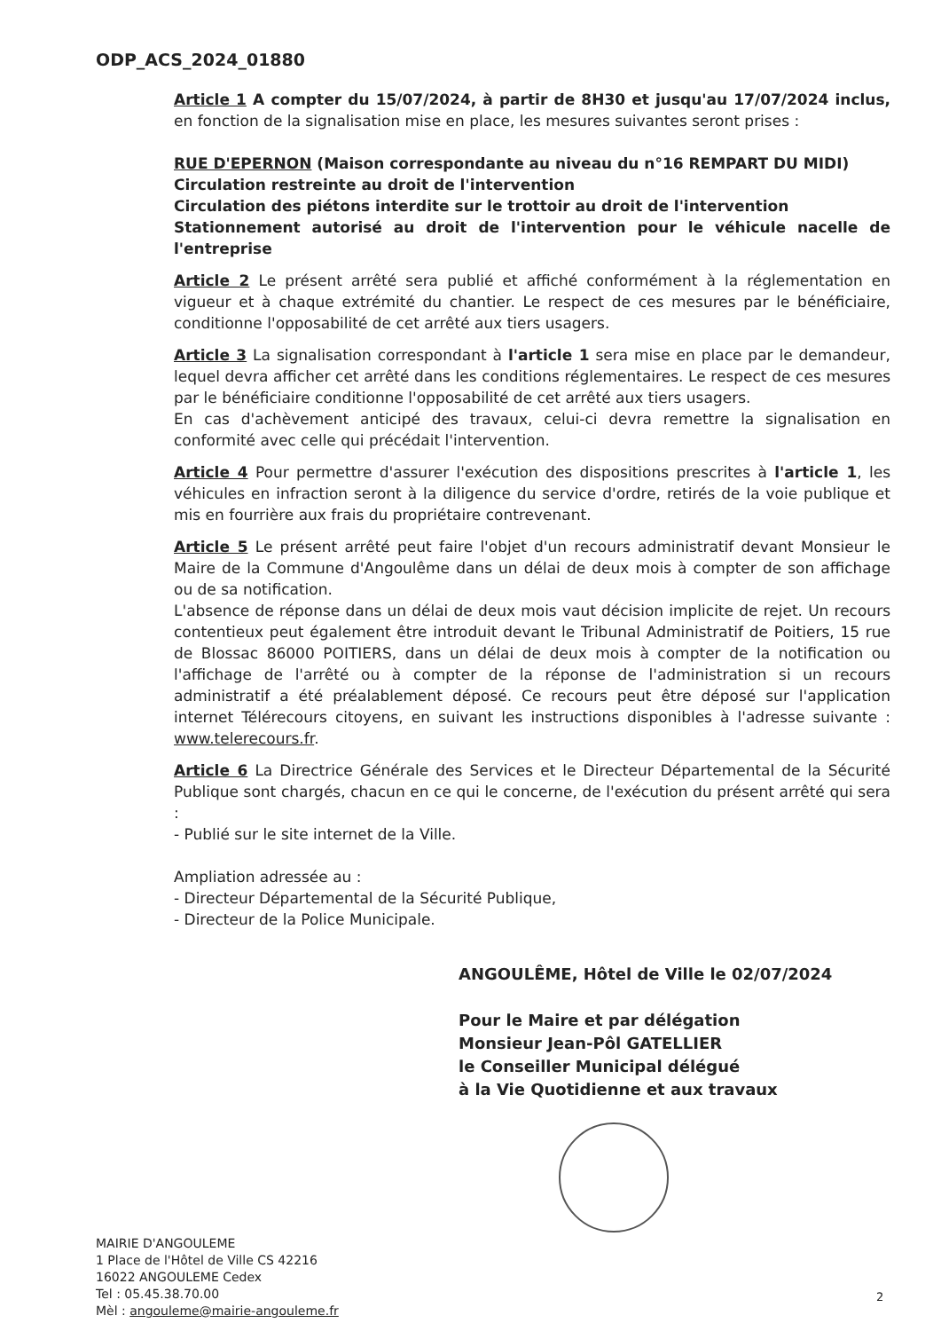ODP_ACS_2024_01880
Article 1 A compter du 15/07/2024, à partir de 8H30 et jusqu'au 17/07/2024 inclus, en fonction de la signalisation mise en place, les mesures suivantes seront prises :
RUE D'EPERNON (Maison correspondante au niveau du n°16 REMPART DU MIDI)
Circulation restreinte au droit de l'intervention
Circulation des piétons interdite sur le trottoir au droit de l'intervention
Stationnement autorisé au droit de l'intervention pour le véhicule nacelle de l'entreprise
Article 2 Le présent arrêté sera publié et affiché conformément à la réglementation en vigueur et à chaque extrémité du chantier. Le respect de ces mesures par le bénéficiaire, conditionne l'opposabilité de cet arrêté aux tiers usagers.
Article 3 La signalisation correspondant à l'article 1 sera mise en place par le demandeur, lequel devra afficher cet arrêté dans les conditions réglementaires. Le respect de ces mesures par le bénéficiaire conditionne l'opposabilité de cet arrêté aux tiers usagers.
En cas d'achèvement anticipé des travaux, celui-ci devra remettre la signalisation en conformité avec celle qui précédait l'intervention.
Article 4 Pour permettre d'assurer l'exécution des dispositions prescrites à l'article 1, les véhicules en infraction seront à la diligence du service d'ordre, retirés de la voie publique et mis en fourrière aux frais du propriétaire contrevenant.
Article 5 Le présent arrêté peut faire l'objet d'un recours administratif devant Monsieur le Maire de la Commune d'Angoulême dans un délai de deux mois à compter de son affichage ou de sa notification.
L'absence de réponse dans un délai de deux mois vaut décision implicite de rejet. Un recours contentieux peut également être introduit devant le Tribunal Administratif de Poitiers, 15 rue de Blossac 86000 POITIERS, dans un délai de deux mois à compter de la notification ou l'affichage de l'arrêté ou à compter de la réponse de l'administration si un recours administratif a été préalablement déposé. Ce recours peut être déposé sur l'application internet Télérecours citoyens, en suivant les instructions disponibles à l'adresse suivante : www.telerecours.fr.
Article 6 La Directrice Générale des Services et le Directeur Départemental de la Sécurité Publique sont chargés, chacun en ce qui le concerne, de l'exécution du présent arrêté qui sera :
- Publié sur le site internet de la Ville.
Ampliation adressée au :
- Directeur Départemental de la Sécurité Publique,
- Directeur de la Police Municipale.
ANGOULÊME, Hôtel de Ville le 02/07/2024
Pour le Maire et par délégation
Monsieur Jean-Pôl GATELLIER
le Conseiller Municipal délégué
à la Vie Quotidienne et aux travaux
MAIRIE D'ANGOULEME
1 Place de l'Hôtel de Ville CS 42216
16022 ANGOULEME Cedex
Tel : 05.45.38.70.00
Mèl : angouleme@mairie-angouleme.fr
2